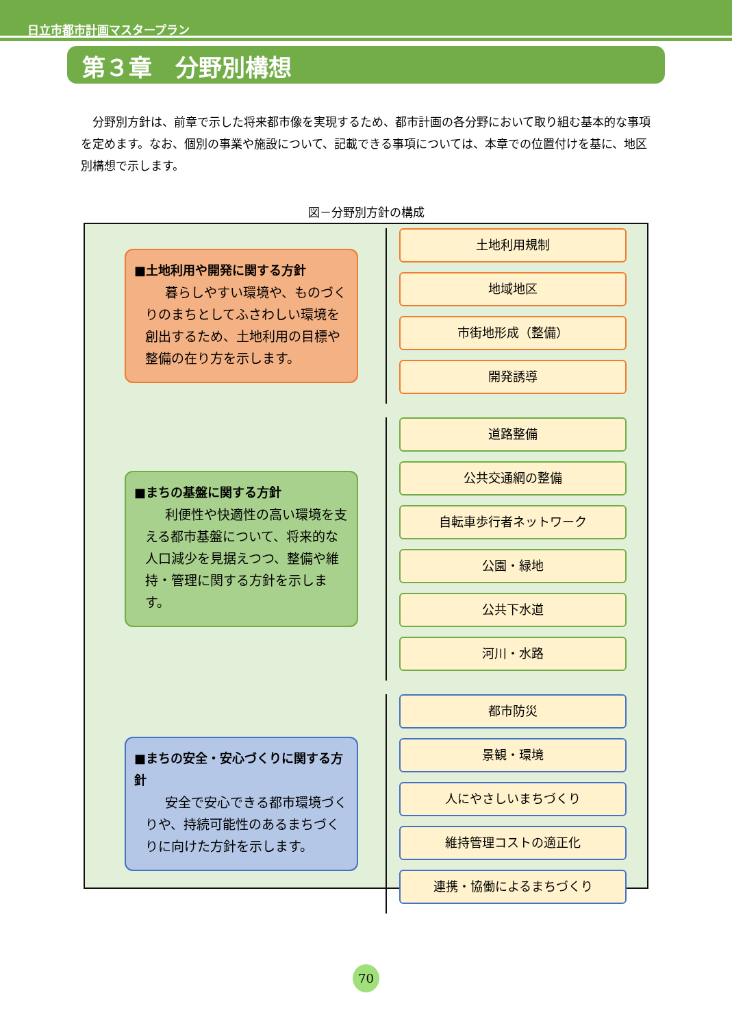日立市都市計画マスタープラン
第３章　分野別構想
分野別方針は、前章で示した将来都市像を実現するため、都市計画の各分野において取り組む基本的な事項を定めます。なお、個別の事業や施設について、記載できる事項については、本章での位置付けを基に、地区別構想で示します。
図－分野別方針の構成
■土地利用や開発に関する方針
暮らしやすい環境や、ものづくりのまちとしてふさわしい環境を創出するため、土地利用の目標や整備の在り方を示します。
土地利用規制
地域地区
市街地形成（整備）
開発誘導
■まちの基盤に関する方針
利便性や快適性の高い環境を支える都市基盤について、将来的な人口減少を見据えつつ、整備や維持・管理に関する方針を示します。
道路整備
公共交通網の整備
自転車歩行者ネットワーク
公園・緑地
公共下水道
河川・水路
■まちの安全・安心づくりに関する方針
安全で安心できる都市環境づくりや、持続可能性のあるまちづくりに向けた方針を示します。
都市防災
景観・環境
人にやさしいまちづくり
維持管理コストの適正化
連携・協働によるまちづくり
70